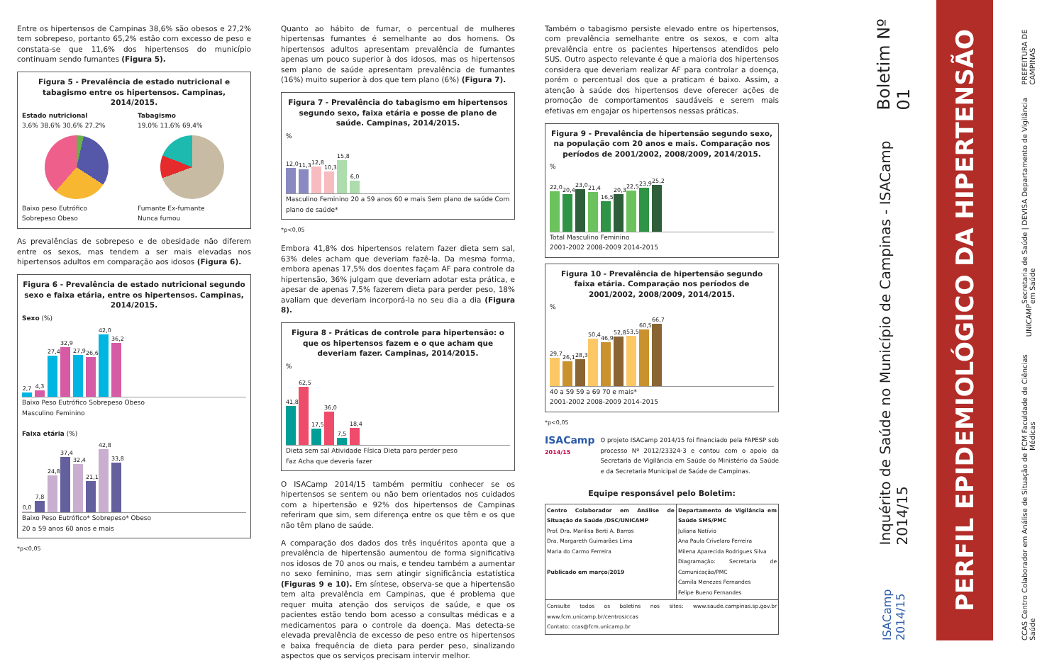Entre os hipertensos de Campinas 38,6% são obesos e 27,2% tem sobrepeso, portanto 65,2% estão com excesso de peso e constata-se que 11,6% dos hipertensos do município continuam sendo fumantes (Figura 5).
Figura 5 - Prevalência de estado nutricional e tabagismo entre os hipertensos. Campinas, 2014/2015.
Estado nutricional
3,6% 38,6% 30,6% 27,2%
Baixo peso Eutrófico
Sobrepeso Obeso
Tabagismo
19,0% 11,6% 69,4%
Fumante Ex-fumante
Nunca fumou
As prevalências de sobrepeso e de obesidade não diferem entre os sexos, mas tendem a ser mais elevadas nos hipertensos adultos em comparação aos idosos (Figura 6).
Figura 6 - Prevalência de estado nutricional segundo sexo e faixa etária, entre os hipertensos. Campinas, 2014/2015.
Sexo (%)
2,7
4,3
27,4
32,9
27,9
26,6
42,0
36,2
Baixo Peso Eutrófico Sobrepeso Obeso
Masculino Feminino
Faixa etária (%)
0,0
7,8
24,8
37,4
32,4
21,1
42,8
33,8
Baixo Peso Eutrófico* Sobrepeso* Obeso
20 a 59 anos 60 anos e mais
*p<0,05
Quanto ao hábito de fumar, o percentual de mulheres hipertensas fumantes é semelhante ao dos homens. Os hipertensos adultos apresentam prevalência de fumantes apenas um pouco superior à dos idosos, mas os hipertensos sem plano de saúde apresentam prevalência de fumantes (16%) muito superior à dos que tem plano (6%) (Figura 7).
Figura 7 - Prevalência do tabagismo em hipertensos segundo sexo, faixa etária e posse de plano de saúde. Campinas, 2014/2015.
%
12,0
11,3
12,8
10,3
15,8
6,0
Masculino Feminino 20 a 59 anos 60 e mais Sem plano de saúde Com plano de saúde*
*p<0,05
Embora 41,8% dos hipertensos relatem fazer dieta sem sal, 63% deles acham que deveriam fazê-la. Da mesma forma, embora apenas 17,5% dos doentes façam AF para controle da hipertensão, 36% julgam que deveriam adotar esta prática, e apesar de apenas 7,5% fazerem dieta para perder peso, 18% avaliam que deveriam incorporá-la no seu dia a dia (Figura 8).
Figura 8 - Práticas de controle para hipertensão: o que os hipertensos fazem e o que acham que deveriam fazer. Campinas, 2014/2015.
%
41,8
62,5
17,5
36,0
7,5
18,4
Dieta sem sal Atividade Física Dieta para perder peso
Faz Acha que deveria fazer
O ISACamp 2014/15 também permitiu conhecer se os hipertensos se sentem ou não bem orientados nos cuidados com a hipertensão e 92% dos hipertensos de Campinas referiram que sim, sem diferença entre os que têm e os que não têm plano de saúde.
A comparação dos dados dos três inquéritos aponta que a prevalência de hipertensão aumentou de forma significativa nos idosos de 70 anos ou mais, e tendeu também a aumentar no sexo feminino, mas sem atingir significância estatística (Figuras 9 e 10). Em síntese, observa-se que a hipertensão tem alta prevalência em Campinas, que é problema que requer muita atenção dos serviços de saúde, e que os pacientes estão tendo bom acesso a consultas médicas e a medicamentos para o controle da doença. Mas detecta-se elevada prevalência de excesso de peso entre os hipertensos e baixa frequência de dieta para perder peso, sinalizando aspectos que os serviços precisam intervir melhor.
Também o tabagismo persiste elevado entre os hipertensos, com prevalência semelhante entre os sexos, e com alta prevalência entre os pacientes hipertensos atendidos pelo SUS. Outro aspecto relevante é que a maioria dos hipertensos considera que deveriam realizar AF para controlar a doença, porém o percentual dos que a praticam é baixo. Assim, a atenção à saúde dos hipertensos deve oferecer ações de promoção de comportamentos saudáveis e serem mais efetivas em engajar os hipertensos nessas práticas.
Figura 9 - Prevalência de hipertensão segundo sexo, na população com 20 anos e mais. Comparação nos períodos de 2001/2002, 2008/2009, 2014/2015.
%
22,0
20,4
23,0
21,4
16,5
20,3
22,5
23,9
25,2
Total Masculino Feminino
2001-2002 2008-2009 2014-2015
Figura 10 - Prevalência de hipertensão segundo faixa etária. Comparação nos períodos de 2001/2002, 2008/2009, 2014/2015.
%
29,7
26,1
28,3
50,4
46,9
52,8
53,5
60,5
66,7
40 a 59 59 a 69 70 e mais*
2001-2002 2008-2009 2014-2015
*p<0,05
ISACamp
2014/15
O projeto ISACamp 2014/15 foi financiado pela FAPESP sob processo Nº 2012/23324-3 e contou com o apoio da Secretaria de Vigilância em Saúde do Ministério da Saúde e da Secretaria Municipal de Saúde de Campinas.
Equipe responsável pelo Boletim:
| Centro Colaborador em Análise de Situação de Saúde /DSC/UNICAMP Prof. Dra. Marilisa Berti A. Barros Dra. Margareth Guimarães Lima Maria do Carmo Ferreira Publicado em março/2019 | Departamento de Vigilância em Saúde SMS/PMC Juliana Natívio Ana Paula Crivelaro Ferreira Milena Aparecida Rodrigues Silva Diagramação: Secretaria de Comunicação/PMC Camila Menezes Fernandes Felipe Bueno Fernandes |
| Consulte todos os boletins nos sites: www.saude.campinas.sp.gov.br www.fcm.unicamp.br/centros/ccas Contato: ccas@fcm.unicamp.br | |
Boletim Nº 01
Inquérito de Saúde no Município de Campinas - ISACamp 2014/15
ISACamp 2014/15
PERFIL EPIDEMIOLÓGICO DA HIPERTENSÃO
PREFEITURA DE CAMPINAS
Secretaria de Saúde | DEVISA Departamento de Vigilância em Saúde
UNICAMP
FCM Faculdade de Ciências Médicas
CCAS Centro Colaborador em Análise de Situação de Saúde